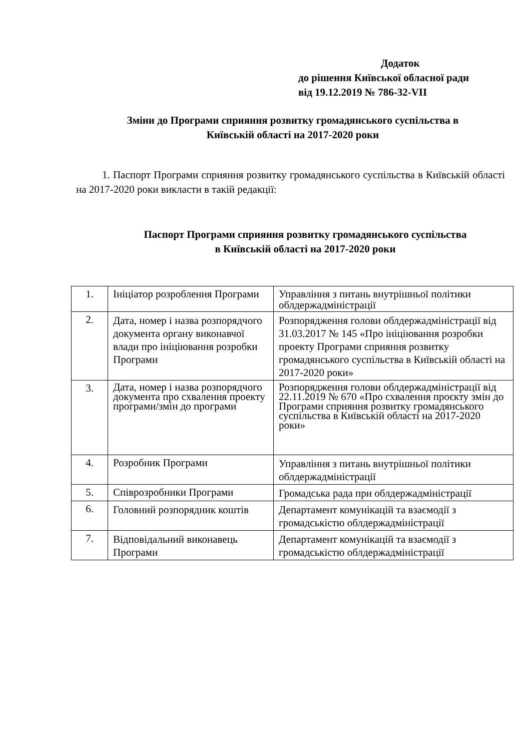Додаток
до рішення Київської обласної ради
від 19.12.2019 № 786-32-VII
Зміни до Програми сприяння розвитку громадянського суспільства в
Київській області на 2017-2020 роки
1. Паспорт Програми сприяння розвитку громадянського суспільства в Київській області на 2017-2020 роки викласти в такій редакції:
Паспорт Програми сприяння розвитку громадянського суспільства
в Київській області на 2017-2020 роки
| 1. | Ініціатор розроблення Програми | Управління з питань внутрішньої політики облдержадміністрації |
| 2. | Дата, номер і назва розпорядчого документа органу виконавчої влади про ініціювання розробки Програми | Розпорядження голови облдержадміністрації від 31.03.2017 № 145 «Про ініціювання розробки проекту Програми сприяння розвитку громадянського суспільства в Київській області на 2017-2020 роки» |
| 3. | Дата, номер і назва розпорядчого документа про схвалення проекту програми/змін до програми | Розпорядження голови облдержадміністрації від 22.11.2019 № 670 «Про схвалення проєкту змін до Програми сприяння розвитку громадянського суспільства в Київській області на 2017-2020 роки» |
| 4. | Розробник Програми | Управління з питань внутрішньої політики облдержадміністрації |
| 5. | Співрозробники Програми | Громадська рада при облдержадміністрації |
| 6. | Головний розпорядник коштів | Департамент комунікацій та взаємодії з громадськістю облдержадміністрації |
| 7. | Відповідальний виконавець Програми | Департамент комунікацій та взаємодії з громадськістю облдержадміністрації |